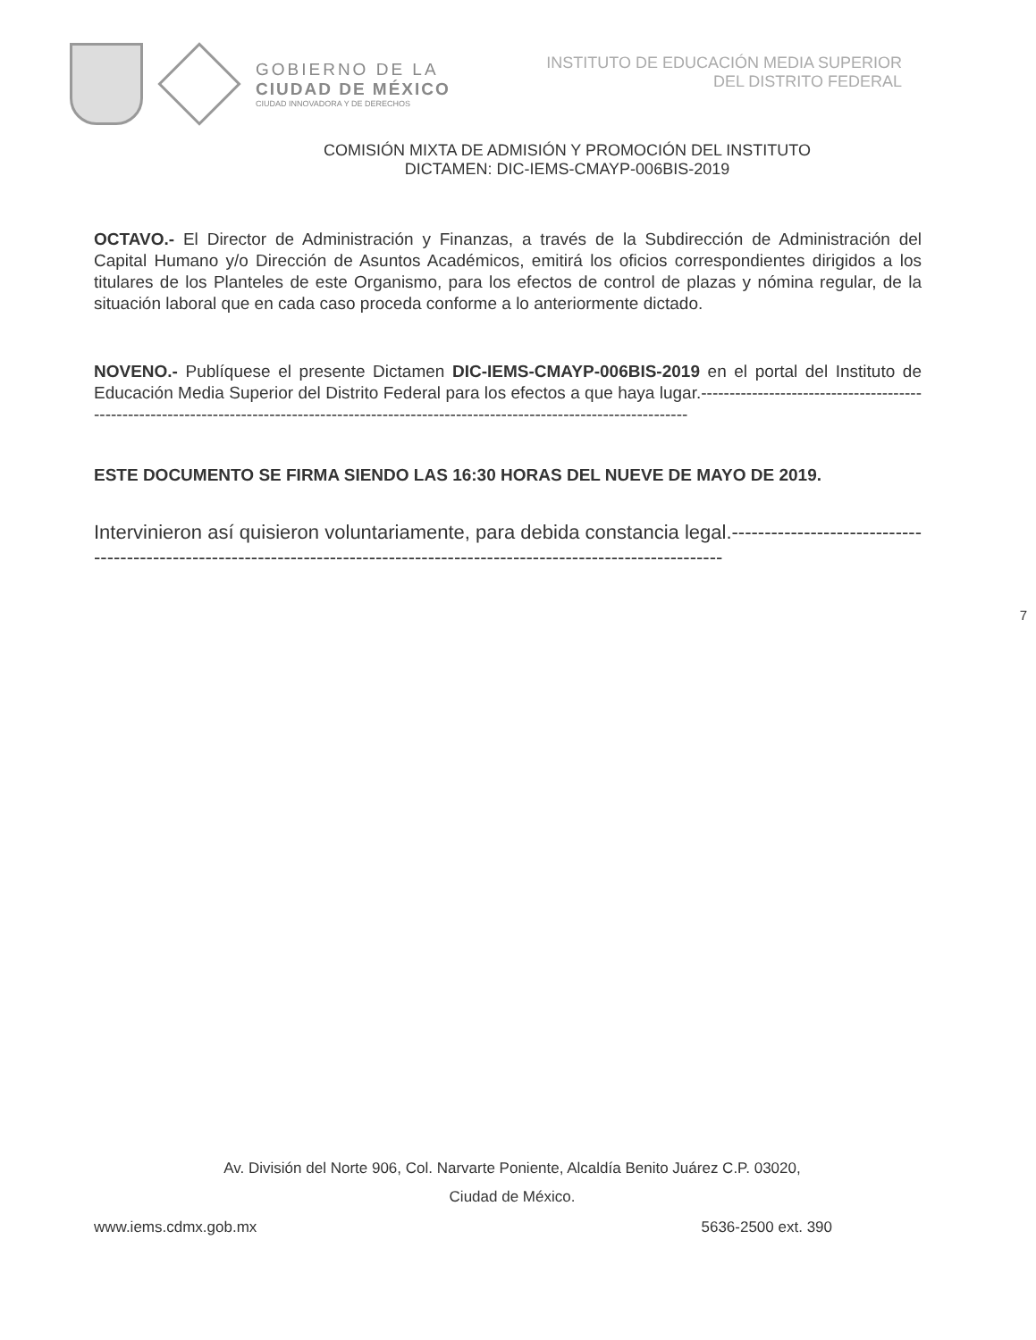GOBIERNO DE LA
CIUDAD DE MÉXICO
CIUDAD INNOVADORA Y DE DERECHOS
INSTITUTO DE EDUCACIÓN MEDIA SUPERIOR
DEL DISTRITO FEDERAL
COMISIÓN MIXTA DE ADMISIÓN Y PROMOCIÓN DEL INSTITUTO
DICTAMEN: DIC-IEMS-CMAYP-006BIS-2019
OCTAVO.- El Director de Administración y Finanzas, a través de la Subdirección de Administración del Capital Humano y/o Dirección de Asuntos Académicos, emitirá los oficios correspondientes dirigidos a los titulares de los Planteles de este Organismo, para los efectos de control de plazas y nómina regular, de la situación laboral que en cada caso proceda conforme a lo anteriormente dictado.
NOVENO.- Publíquese el presente Dictamen DIC-IEMS-CMAYP-006BIS-2019 en el portal del Instituto de Educación Media Superior del Distrito Federal para los efectos a que haya lugar.------------------------------------------------------------------------------------------------------------------------------------------------
ESTE DOCUMENTO SE FIRMA SIENDO LAS 16:30 HORAS DEL NUEVE DE MAYO DE 2019.
Intervinieron así quisieron voluntariamente, para debida constancia legal.-----------------------------------------------------------------------------------------------------------------------------
7
Av. División del Norte 906, Col. Narvarte Poniente, Alcaldía Benito Juárez C.P. 03020,
Ciudad de México.
www.iems.cdmx.gob.mx 5636-2500 ext. 390